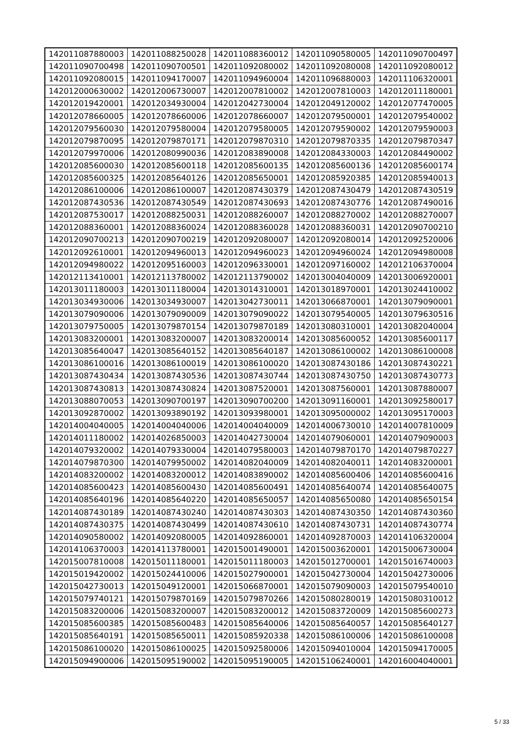| 142011087880003 | 142011088250028 | 142011088360012 | 142011090580005 | 142011090700497 |
| 142011090700498 | 142011090700501 | 142011092080002 | 142011092080008 | 142011092080012 |
| 142011092080015 | 142011094170007 | 142011094960004 | 142011096880003 | 142011106320001 |
| 142012000630002 | 142012006730007 | 142012007810002 | 142012007810003 | 142012011180001 |
| 142012019420001 | 142012034930004 | 142012042730004 | 142012049120002 | 142012077470005 |
| 142012078660005 | 142012078660006 | 142012078660007 | 142012079500001 | 142012079540002 |
| 142012079560030 | 142012079580004 | 142012079580005 | 142012079590002 | 142012079590003 |
| 142012079870095 | 142012079870171 | 142012079870310 | 142012079870335 | 142012079870347 |
| 142012079970006 | 142012080990036 | 142012083890008 | 142012084330003 | 142012084490002 |
| 142012085600030 | 142012085600118 | 142012085600135 | 142012085600136 | 142012085600174 |
| 142012085600325 | 142012085640126 | 142012085650001 | 142012085920385 | 142012085940013 |
| 142012086100006 | 142012086100007 | 142012087430379 | 142012087430479 | 142012087430519 |
| 142012087430536 | 142012087430549 | 142012087430693 | 142012087430776 | 142012087490016 |
| 142012087530017 | 142012088250031 | 142012088260007 | 142012088270002 | 142012088270007 |
| 142012088360001 | 142012088360024 | 142012088360028 | 142012088360031 | 142012090700210 |
| 142012090700213 | 142012090700219 | 142012092080007 | 142012092080014 | 142012092520006 |
| 142012092610001 | 142012094960013 | 142012094960023 | 142012094960024 | 142012094980008 |
| 142012094980022 | 142012095160003 | 142012096330001 | 142012097160002 | 142012106370004 |
| 142012113410001 | 142012113780002 | 142012113790002 | 142013004040009 | 142013006920001 |
| 142013011180003 | 142013011180004 | 142013014310001 | 142013018970001 | 142013024410002 |
| 142013034930006 | 142013034930007 | 142013042730011 | 142013066870001 | 142013079090001 |
| 142013079090006 | 142013079090009 | 142013079090022 | 142013079540005 | 142013079630516 |
| 142013079750005 | 142013079870154 | 142013079870189 | 142013080310001 | 142013082040004 |
| 142013083200001 | 142013083200007 | 142013083200014 | 142013085600052 | 142013085600117 |
| 142013085640047 | 142013085640152 | 142013085640187 | 142013086100002 | 142013086100008 |
| 142013086100016 | 142013086100019 | 142013086100020 | 142013087430186 | 142013087430221 |
| 142013087430434 | 142013087430536 | 142013087430744 | 142013087430750 | 142013087430773 |
| 142013087430813 | 142013087430824 | 142013087520001 | 142013087560001 | 142013087880007 |
| 142013088070053 | 142013090700197 | 142013090700200 | 142013091160001 | 142013092580017 |
| 142013092870002 | 142013093890192 | 142013093980001 | 142013095000002 | 142013095170003 |
| 142014004040005 | 142014004040006 | 142014004040009 | 142014006730010 | 142014007810009 |
| 142014011180002 | 142014026850003 | 142014042730004 | 142014079060001 | 142014079090003 |
| 142014079320002 | 142014079330004 | 142014079580003 | 142014079870170 | 142014079870227 |
| 142014079870300 | 142014079950002 | 142014082040009 | 142014082040011 | 142014083200001 |
| 142014083200002 | 142014083200012 | 142014083890002 | 142014085600406 | 142014085600416 |
| 142014085600423 | 142014085600430 | 142014085600491 | 142014085640074 | 142014085640075 |
| 142014085640196 | 142014085640220 | 142014085650057 | 142014085650080 | 142014085650154 |
| 142014087430189 | 142014087430240 | 142014087430303 | 142014087430350 | 142014087430360 |
| 142014087430375 | 142014087430499 | 142014087430610 | 142014087430731 | 142014087430774 |
| 142014090580002 | 142014092080005 | 142014092860001 | 142014092870003 | 142014106320004 |
| 142014106370003 | 142014113780001 | 142015001490001 | 142015003620001 | 142015006730004 |
| 142015007810008 | 142015011180001 | 142015011180003 | 142015012700001 | 142015016740003 |
| 142015019420002 | 142015024410006 | 142015027900001 | 142015042730004 | 142015042730006 |
| 142015042730013 | 142015049120001 | 142015066870001 | 142015079090003 | 142015079540010 |
| 142015079740121 | 142015079870169 | 142015079870266 | 142015080280019 | 142015080310012 |
| 142015083200006 | 142015083200007 | 142015083200012 | 142015083720009 | 142015085600273 |
| 142015085600385 | 142015085600483 | 142015085640006 | 142015085640057 | 142015085640127 |
| 142015085640191 | 142015085650011 | 142015085920338 | 142015086100006 | 142015086100008 |
| 142015086100020 | 142015086100025 | 142015092580006 | 142015094010004 | 142015094170005 |
| 142015094900006 | 142015095190002 | 142015095190005 | 142015106240001 | 142016004040001 |
5 / 33